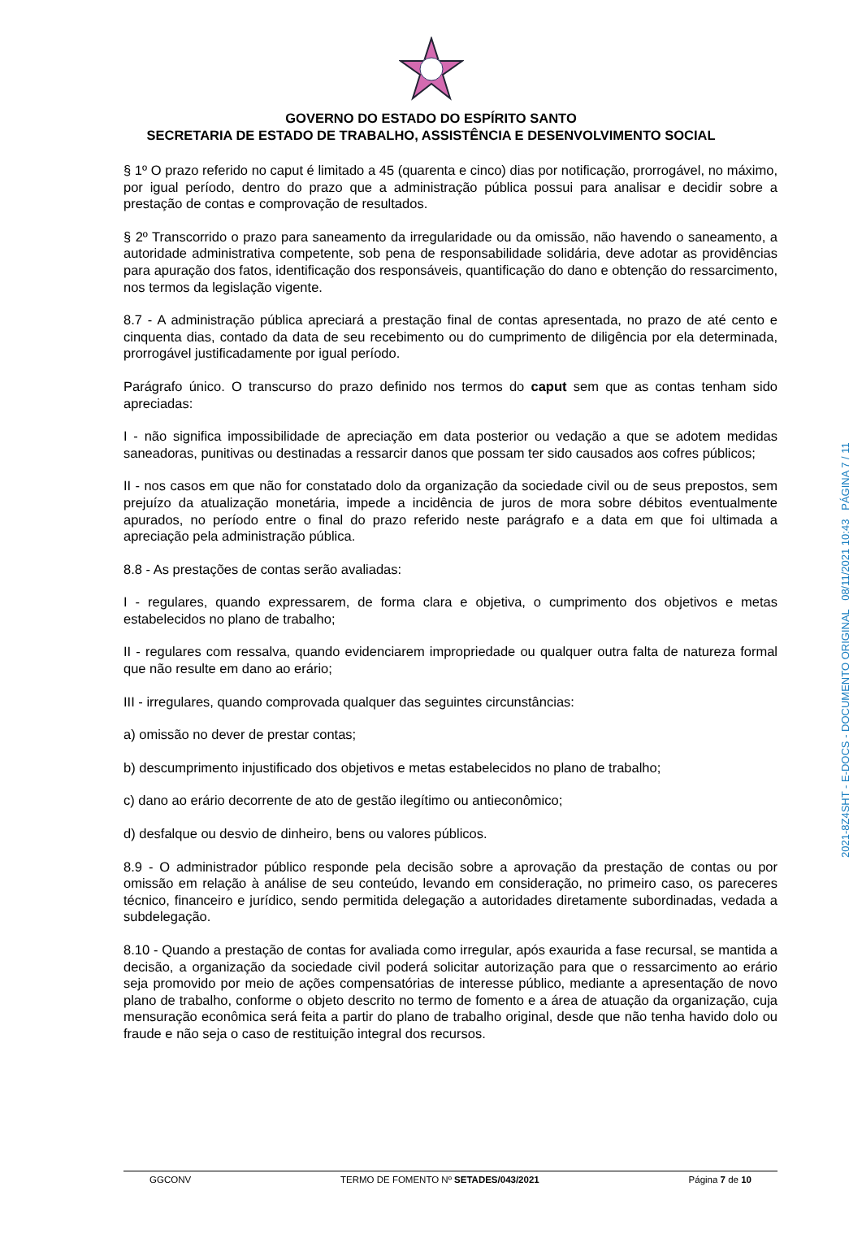GOVERNO DO ESTADO DO ESPÍRITO SANTO
SECRETARIA DE ESTADO DE TRABALHO, ASSISTÊNCIA E DESENVOLVIMENTO SOCIAL
§ 1º O prazo referido no caput é limitado a 45 (quarenta e cinco) dias por notificação, prorrogável, no máximo, por igual período, dentro do prazo que a administração pública possui para analisar e decidir sobre a prestação de contas e comprovação de resultados.
§ 2º Transcorrido o prazo para saneamento da irregularidade ou da omissão, não havendo o saneamento, a autoridade administrativa competente, sob pena de responsabilidade solidária, deve adotar as providências para apuração dos fatos, identificação dos responsáveis, quantificação do dano e obtenção do ressarcimento, nos termos da legislação vigente.
8.7 - A administração pública apreciará a prestação final de contas apresentada, no prazo de até cento e cinquenta dias, contado da data de seu recebimento ou do cumprimento de diligência por ela determinada, prorrogável justificadamente por igual período.
Parágrafo único. O transcurso do prazo definido nos termos do caput sem que as contas tenham sido apreciadas:
I - não significa impossibilidade de apreciação em data posterior ou vedação a que se adotem medidas saneadoras, punitivas ou destinadas a ressarcir danos que possam ter sido causados aos cofres públicos;
II - nos casos em que não for constatado dolo da organização da sociedade civil ou de seus prepostos, sem prejuízo da atualização monetária, impede a incidência de juros de mora sobre débitos eventualmente apurados, no período entre o final do prazo referido neste parágrafo e a data em que foi ultimada a apreciação pela administração pública.
8.8 - As prestações de contas serão avaliadas:
I - regulares, quando expressarem, de forma clara e objetiva, o cumprimento dos objetivos e metas estabelecidos no plano de trabalho;
II - regulares com ressalva, quando evidenciarem impropriedade ou qualquer outra falta de natureza formal que não resulte em dano ao erário;
III - irregulares, quando comprovada qualquer das seguintes circunstâncias:
a) omissão no dever de prestar contas;
b) descumprimento injustificado dos objetivos e metas estabelecidos no plano de trabalho;
c) dano ao erário decorrente de ato de gestão ilegítimo ou antieconômico;
d) desfalque ou desvio de dinheiro, bens ou valores públicos.
8.9 - O administrador público responde pela decisão sobre a aprovação da prestação de contas ou por omissão em relação à análise de seu conteúdo, levando em consideração, no primeiro caso, os pareceres técnico, financeiro e jurídico, sendo permitida delegação a autoridades diretamente subordinadas, vedada a subdelegação.
8.10 - Quando a prestação de contas for avaliada como irregular, após exaurida a fase recursal, se mantida a decisão, a organização da sociedade civil poderá solicitar autorização para que o ressarcimento ao erário seja promovido por meio de ações compensatórias de interesse público, mediante a apresentação de novo plano de trabalho, conforme o objeto descrito no termo de fomento e a área de atuação da organização, cuja mensuração econômica será feita a partir do plano de trabalho original, desde que não tenha havido dolo ou fraude e não seja o caso de restituição integral dos recursos.
2021-8Z4SHT - E-DOCS - DOCUMENTO ORIGINAL 08/11/2021 10:43 PÁGINA 7 / 11
GGCONV TERMO DE FOMENTO Nº SETADES/043/2021 Página 7 de 10